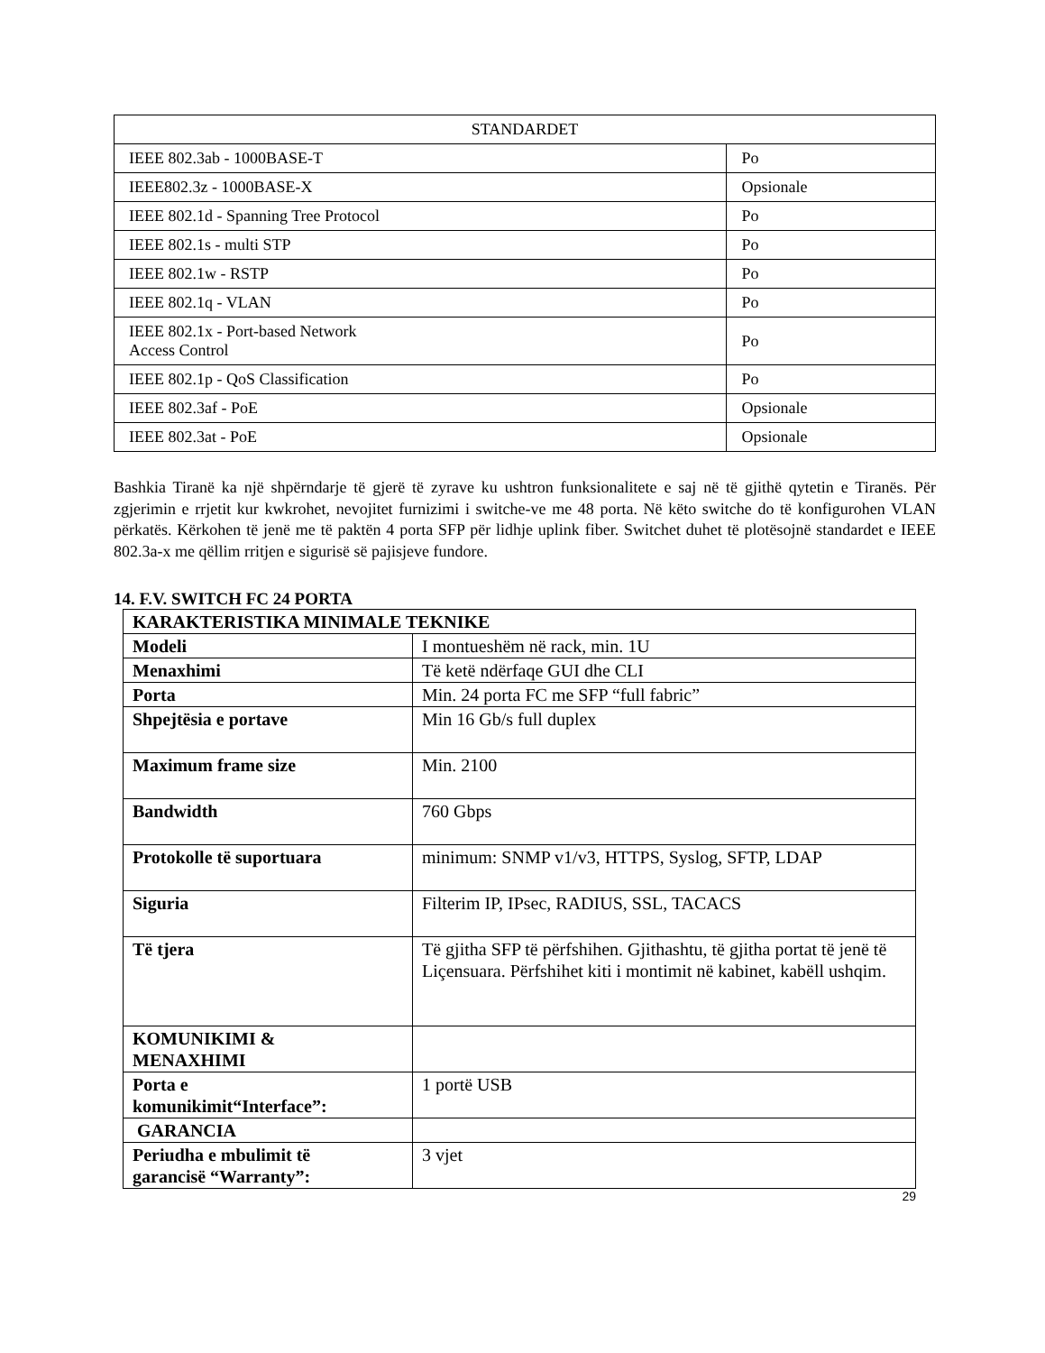| STANDARDET | |
| IEEE 802.3ab - 1000BASE-T | Po |
| IEEE802.3z - 1000BASE-X | Opsionale |
| IEEE 802.1d - Spanning Tree Protocol | Po |
| IEEE 802.1s - multi STP | Po |
| IEEE 802.1w - RSTP | Po |
| IEEE 802.1q - VLAN | Po |
| IEEE 802.1x - Port-based Network Access Control | Po |
| IEEE 802.1p - QoS Classification | Po |
| IEEE 802.3af - PoE | Opsionale |
| IEEE 802.3at - PoE | Opsionale |
Bashkia Tiranë ka një shpërndarje të gjerë të zyrave ku ushtron funksionalitete e saj në të gjithë qytetin e Tiranës. Për zgjerimin e rrjetit kur kwkrohet, nevojitet furnizimi i switche-ve me 48 porta. Në këto switche do të konfigurohen VLAN përkatës. Kërkohen të jenë me të paktën 4 porta SFP për lidhje uplink fiber. Switchet duhet të plotësojnë standardet e IEEE 802.3a-x me qëllim rritjen e sigurisë së pajisjeve fundore.
14. F.V. SWITCH FC 24 PORTA
| KARAKTERISTIKA MINIMALE TEKNIKE | |
| Modeli | I montueshëm në rack, min. 1U |
| Menaxhimi | Të ketë ndërfaqe GUI dhe CLI |
| Porta | Min. 24 porta FC me SFP “full fabric” |
| Shpejtësia e portave | Min 16 Gb/s full duplex |
| Maximum frame size | Min. 2100 |
| Bandwidth | 760 Gbps |
| Protokolle të suportuara | minimum: SNMP v1/v3, HTTPS, Syslog, SFTP, LDAP |
| Siguria | Filterim IP, IPsec, RADIUS, SSL, TACACS |
| Të tjera | Të gjitha SFP të përfshihen. Gjithashtu, të gjitha portat të jenë të Liçensuara. Përfshihet kiti i montimit në kabinet, kabëll ushqim. |
| KOMUNIKIMI & MENAXHIMI | |
| Porta e komunikimit“Interface”: | 1 portë USB |
| GARANCIA | |
| Periudha e mbulimit të garancisë “Warranty”: | 3 vjet |
29